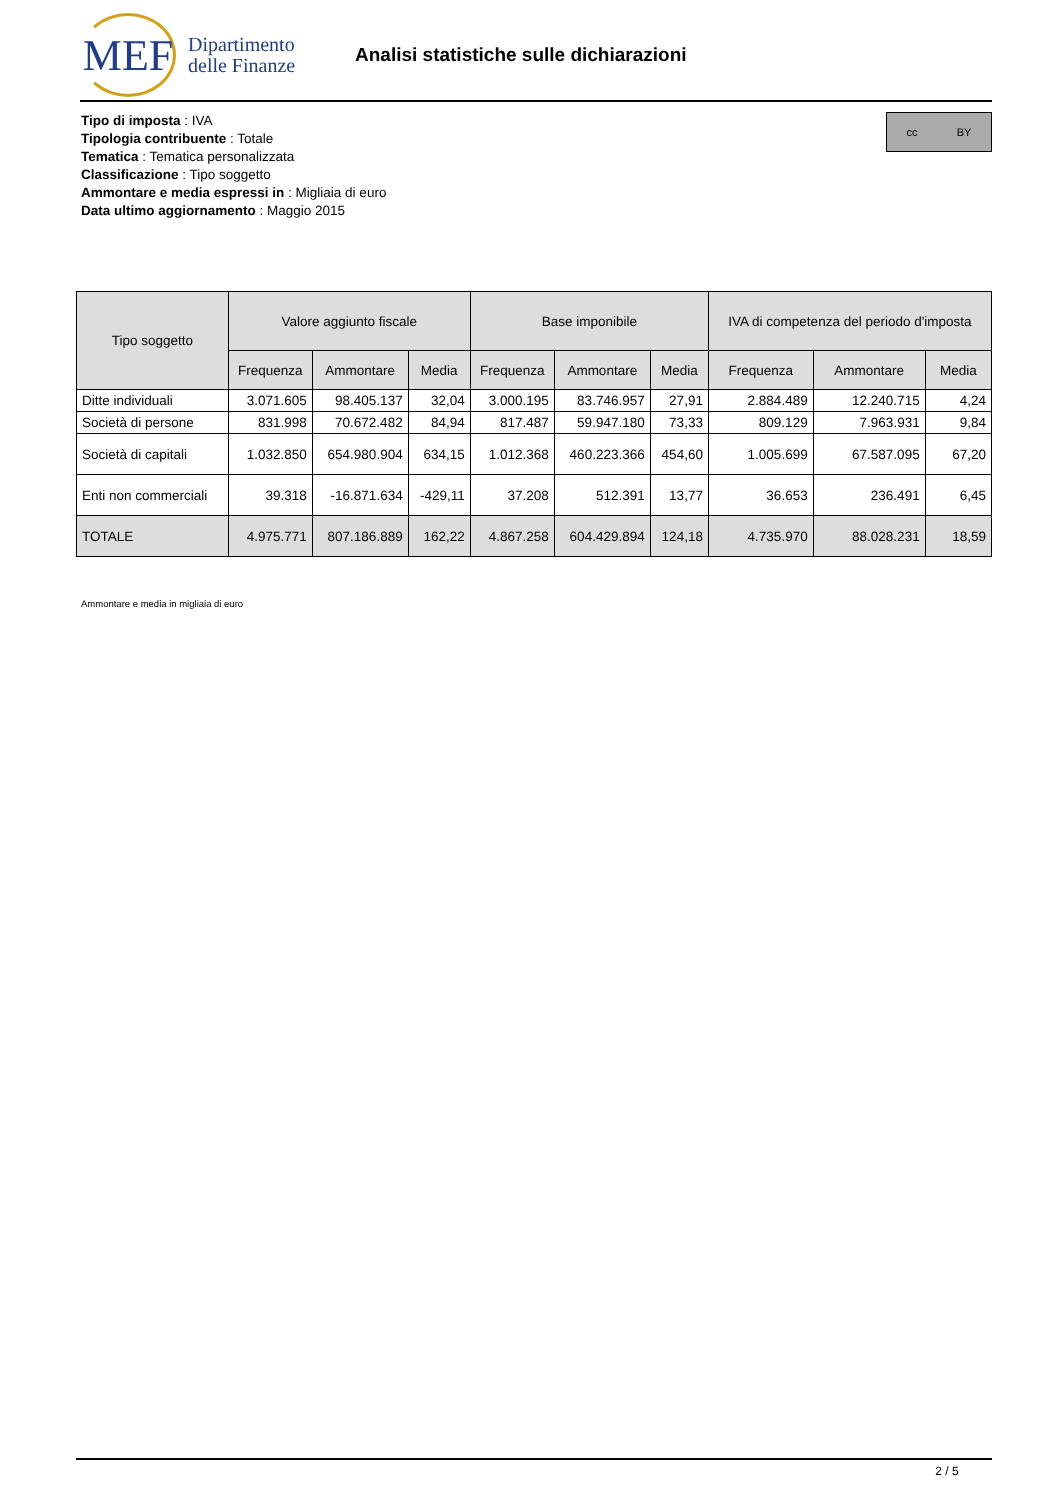MEF
Dipartimento
delle Finanze
Analisi statistiche sulle dichiarazioni
Tipo di imposta : IVA
Tipologia contribuente : Totale
Tematica : Tematica personalizzata
Classificazione : Tipo soggetto
Ammontare e media espressi in : Migliaia di euro
Data ultimo aggiornamento : Maggio 2015
cc BY
| Tipo soggetto | Valore aggiunto fiscale | | | Base imponibile | | | IVA di competenza del periodo d'imposta | | |
| --- | --- | --- | --- | --- | --- | --- | --- | --- | --- |
| | Frequenza | Ammontare | Media | Frequenza | Ammontare | Media | Frequenza | Ammontare | Media |
| Ditte individuali | 3.071.605 | 98.405.137 | 32,04 | 3.000.195 | 83.746.957 | 27,91 | 2.884.489 | 12.240.715 | 4,24 |
| Società di persone | 831.998 | 70.672.482 | 84,94 | 817.487 | 59.947.180 | 73,33 | 809.129 | 7.963.931 | 9,84 |
| Società di capitali | 1.032.850 | 654.980.904 | 634,15 | 1.012.368 | 460.223.366 | 454,60 | 1.005.699 | 67.587.095 | 67,20 |
| Enti non commerciali | 39.318 | -16.871.634 | -429,11 | 37.208 | 512.391 | 13,77 | 36.653 | 236.491 | 6,45 |
| TOTALE | 4.975.771 | 807.186.889 | 162,22 | 4.867.258 | 604.429.894 | 124,18 | 4.735.970 | 88.028.231 | 18,59 |
Ammontare e media in migliaia di euro
2 / 5